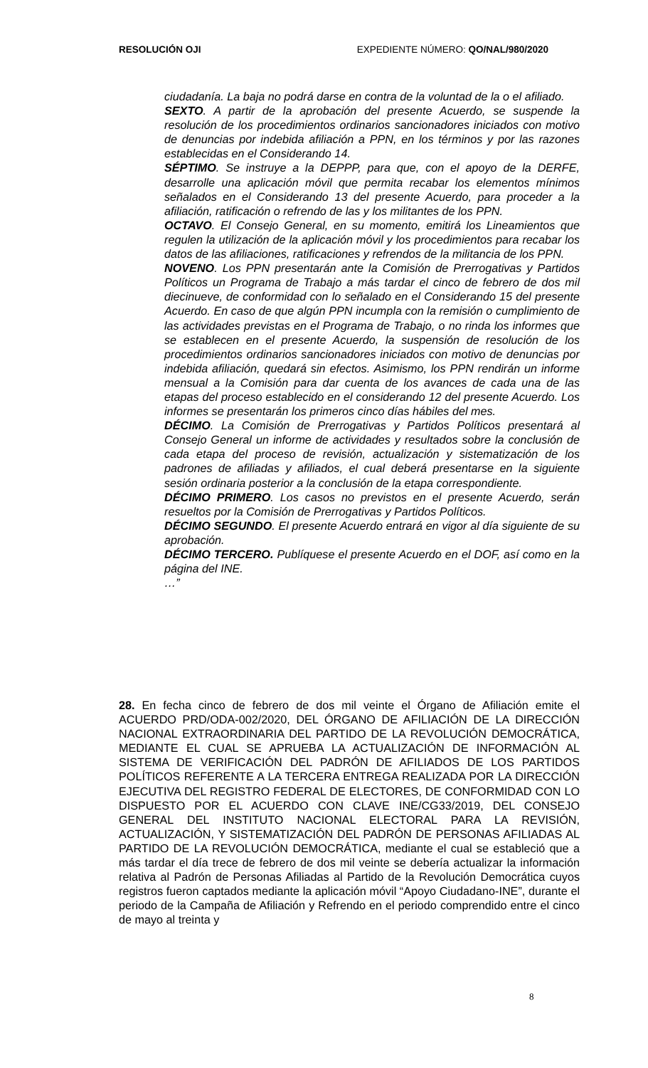RESOLUCIÓN OJI EXPEDIENTE NÚMERO: QO/NAL/980/2020
ciudadanía. La baja no podrá darse en contra de la voluntad de la o el afiliado.
SEXTO. A partir de la aprobación del presente Acuerdo, se suspende la resolución de los procedimientos ordinarios sancionadores iniciados con motivo de denuncias por indebida afiliación a PPN, en los términos y por las razones establecidas en el Considerando 14.
SÉPTIMO. Se instruye a la DEPPP, para que, con el apoyo de la DERFE, desarrolle una aplicación móvil que permita recabar los elementos mínimos señalados en el Considerando 13 del presente Acuerdo, para proceder a la afiliación, ratificación o refrendo de las y los militantes de los PPN.
OCTAVO. El Consejo General, en su momento, emitirá los Lineamientos que regulen la utilización de la aplicación móvil y los procedimientos para recabar los datos de las afiliaciones, ratificaciones y refrendos de la militancia de los PPN.
NOVENO. Los PPN presentarán ante la Comisión de Prerrogativas y Partidos Políticos un Programa de Trabajo a más tardar el cinco de febrero de dos mil diecinueve, de conformidad con lo señalado en el Considerando 15 del presente Acuerdo. En caso de que algún PPN incumpla con la remisión o cumplimiento de las actividades previstas en el Programa de Trabajo, o no rinda los informes que se establecen en el presente Acuerdo, la suspensión de resolución de los procedimientos ordinarios sancionadores iniciados con motivo de denuncias por indebida afiliación, quedará sin efectos. Asimismo, los PPN rendirán un informe mensual a la Comisión para dar cuenta de los avances de cada una de las etapas del proceso establecido en el considerando 12 del presente Acuerdo. Los informes se presentarán los primeros cinco días hábiles del mes.
DÉCIMO. La Comisión de Prerrogativas y Partidos Políticos presentará al Consejo General un informe de actividades y resultados sobre la conclusión de cada etapa del proceso de revisión, actualización y sistematización de los padrones de afiliadas y afiliados, el cual deberá presentarse en la siguiente sesión ordinaria posterior a la conclusión de la etapa correspondiente.
DÉCIMO PRIMERO. Los casos no previstos en el presente Acuerdo, serán resueltos por la Comisión de Prerrogativas y Partidos Políticos.
DÉCIMO SEGUNDO. El presente Acuerdo entrará en vigor al día siguiente de su aprobación.
DÉCIMO TERCERO. Publíquese el presente Acuerdo en el DOF, así como en la página del INE.
…”
28. En fecha cinco de febrero de dos mil veinte el Órgano de Afiliación emite el ACUERDO PRD/ODA-002/2020, DEL ÓRGANO DE AFILIACIÓN DE LA DIRECCIÓN NACIONAL EXTRAORDINARIA DEL PARTIDO DE LA REVOLUCIÓN DEMOCRÁTICA, MEDIANTE EL CUAL SE APRUEBA LA ACTUALIZACIÓN DE INFORMACIÓN AL SISTEMA DE VERIFICACIÓN DEL PADRÓN DE AFILIADOS DE LOS PARTIDOS POLÍTICOS REFERENTE A LA TERCERA ENTREGA REALIZADA POR LA DIRECCIÓN EJECUTIVA DEL REGISTRO FEDERAL DE ELECTORES, DE CONFORMIDAD CON LO DISPUESTO POR EL ACUERDO CON CLAVE INE/CG33/2019, DEL CONSEJO GENERAL DEL INSTITUTO NACIONAL ELECTORAL PARA LA REVISIÓN, ACTUALIZACIÓN, Y SISTEMATIZACIÓN DEL PADRÓN DE PERSONAS AFILIADAS AL PARTIDO DE LA REVOLUCIÓN DEMOCRÁTICA, mediante el cual se estableció que a más tardar el día trece de febrero de dos mil veinte se debería actualizar la información relativa al Padrón de Personas Afiliadas al Partido de la Revolución Democrática cuyos registros fueron captados mediante la aplicación móvil “Apoyo Ciudadano-INE”, durante el periodo de la Campaña de Afiliación y Refrendo en el periodo comprendido entre el cinco de mayo al treinta y
8